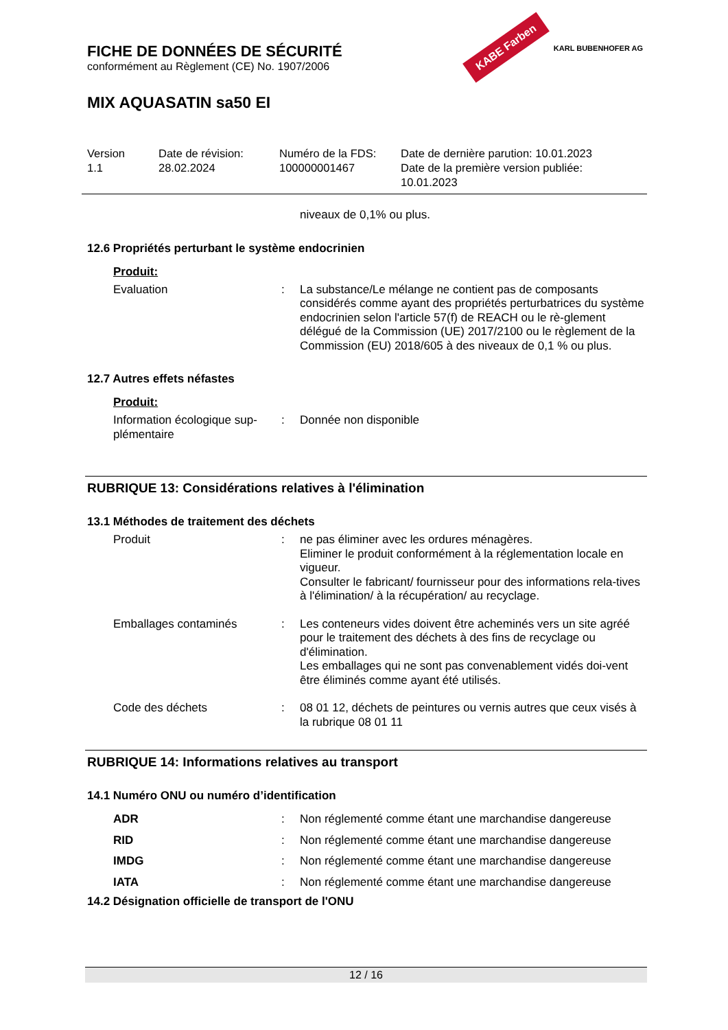KABE Farben KARL BUBENHOFER AG
FICHE DE DONNÉES DE SÉCURITÉ
conformément au Règlement (CE) No. 1907/2006
MIX AQUASATIN sa50 EI
Version
1.1
Date de révision:
28.02.2024
Numéro de la FDS:
100000001467
Date de dernière parution: 10.01.2023
Date de la première version publiée:
10.01.2023
niveaux de 0,1% ou plus.
12.6 Propriétés perturbant le système endocrinien
Produit:
Evaluation : La substance/Le mélange ne contient pas de composants considérés comme ayant des propriétés perturbatrices du système endocrinien selon l'article 57(f) de REACH ou le rè-glement délégué de la Commission (UE) 2017/2100 ou le règlement de la Commission (EU) 2018/605 à des niveaux de 0,1 % ou plus.
12.7 Autres effets néfastes
Produit:
Information écologique sup-plémentaire
: Donnée non disponible
RUBRIQUE 13: Considérations relatives à l'élimination
13.1 Méthodes de traitement des déchets
Produit : ne pas éliminer avec les ordures ménagères.
Eliminer le produit conformément à la réglementation locale en vigueur.
Consulter le fabricant/ fournisseur pour des informations rela-tives à l'élimination/ à la récupération/ au recyclage.
Emballages contaminés : Les conteneurs vides doivent être acheminés vers un site agréé pour le traitement des déchets à des fins de recyclage ou d'élimination.
Les emballages qui ne sont pas convenablement vidés doi-vent être éliminés comme ayant été utilisés.
Code des déchets : 08 01 12, déchets de peintures ou vernis autres que ceux visés à la rubrique 08 01 11
RUBRIQUE 14: Informations relatives au transport
14.1 Numéro ONU ou numéro d’identification
ADR : Non réglementé comme étant une marchandise dangereuse
RID : Non réglementé comme étant une marchandise dangereuse
IMDG : Non réglementé comme étant une marchandise dangereuse
IATA : Non réglementé comme étant une marchandise dangereuse
14.2 Désignation officielle de transport de l'ONU
12 / 16